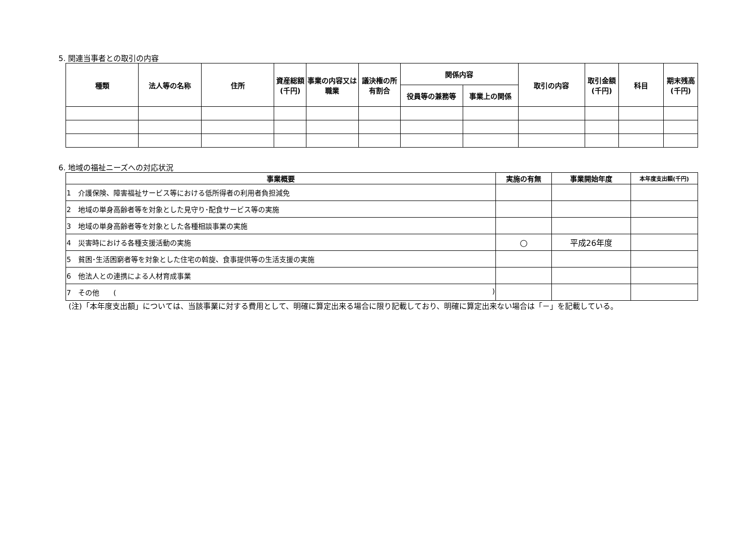5. 関連当事者との取引の内容
| 種類 | 法人等の名称 | 住所 | 資産総額(千円) | 事業の内容又は職業 | 議決権の所有割合 | 関係内容 | | 取引の内容 | 取引金額(千円) | 科目 | 期末残高(千円) |
| --- | --- | --- | --- | --- | --- | --- | --- | --- | --- | --- | --- |
| | | | | | | 役員等の兼務等 | 事業上の関係 | | | | |
6. 地域の福祉ニーズへの対応状況
| 事業概要 | 実施の有無 | 事業開始年度 | 本年度支出額(千円) |
| --- | --- | --- | --- |
| 1 介護保険、障害福祉サービス等における低所得者の利用者負担減免 | | | |
| 2 地域の単身高齢者等を対象とした見守り･配食サービス等の実施 | | | |
| 3 地域の単身高齢者等を対象とした各種相談事業の実施 | | | |
| 4 災害時における各種支援活動の実施 | ○ | 平成26年度 | |
| 5 貧困･生活困窮者等を対象とした住宅の斡旋、食事提供等の生活支援の実施 | | | |
| 6 他法人との連携による人材育成事業 | | | |
| 7 その他 ( ) | | | |
(注)「本年度支出額」については、当該事業に対する費用として、明確に算定出来る場合に限り記載しており、明確に算定出来ない場合は「－」を記載している。